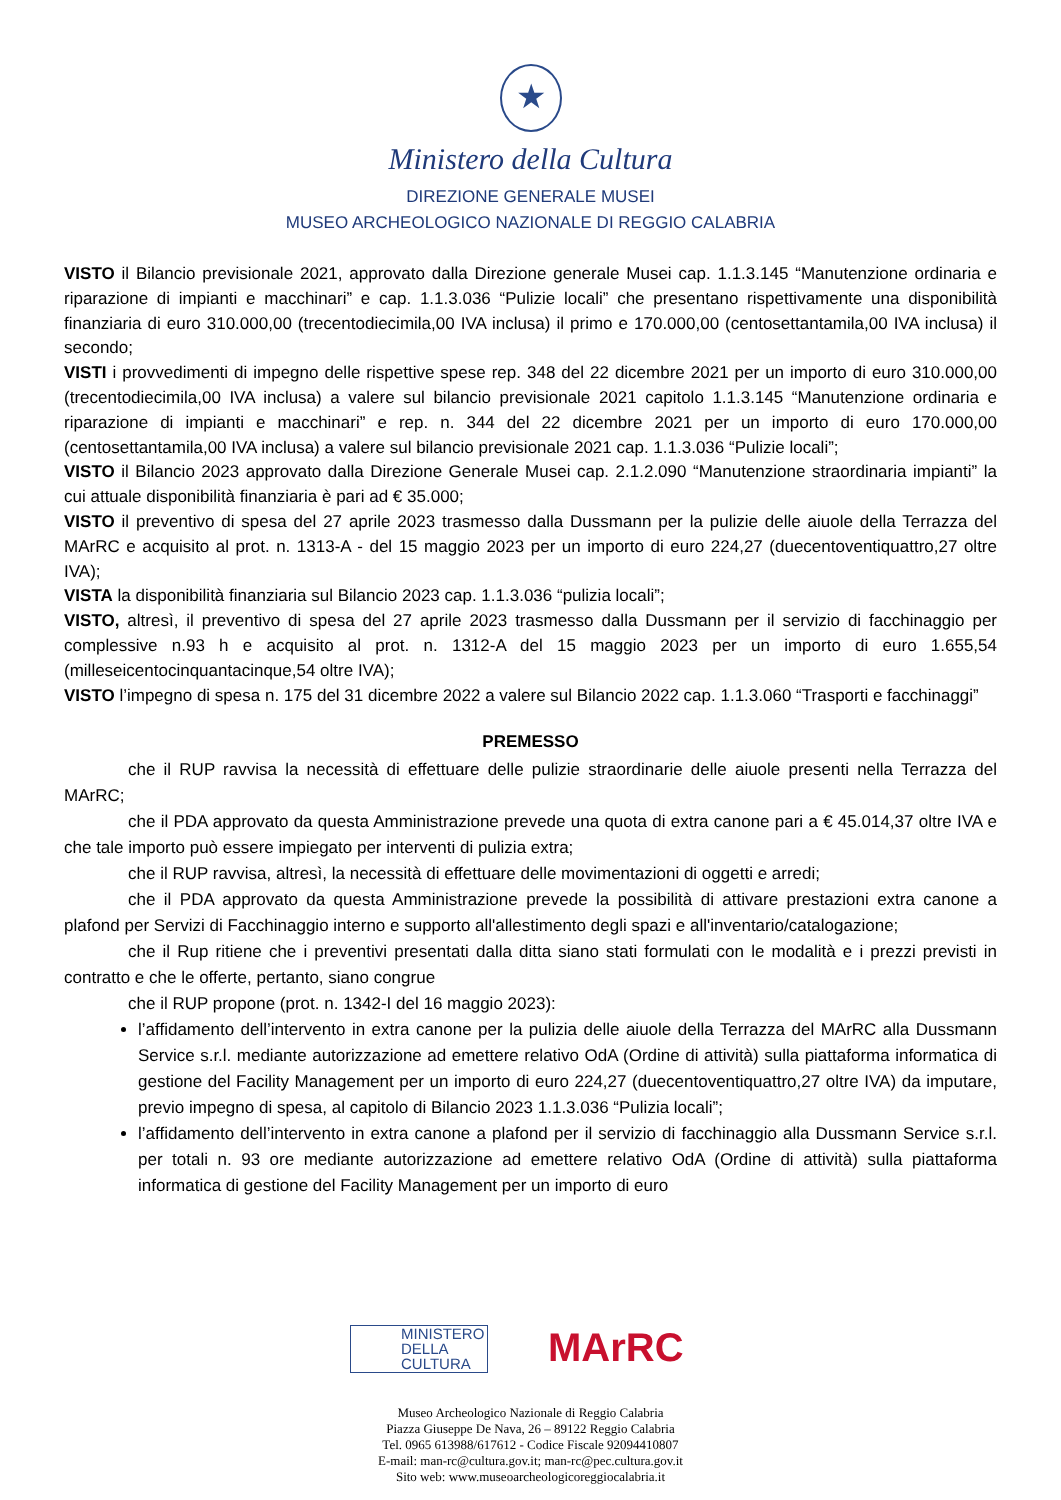★
Ministero della Cultura
DIREZIONE GENERALE MUSEI
MUSEO ARCHEOLOGICO NAZIONALE DI REGGIO CALABRIA
VISTO il Bilancio previsionale 2021, approvato dalla Direzione generale Musei cap. 1.1.3.145 “Manutenzione ordinaria e riparazione di impianti e macchinari” e cap. 1.1.3.036 “Pulizie locali” che presentano rispettivamente una disponibilità finanziaria di euro 310.000,00 (trecentodiecimila,00 IVA inclusa) il primo e 170.000,00 (centosettantamila,00 IVA inclusa) il secondo;
VISTI i provvedimenti di impegno delle rispettive spese rep. 348 del 22 dicembre 2021 per un importo di euro 310.000,00 (trecentodiecimila,00 IVA inclusa) a valere sul bilancio previsionale 2021 capitolo 1.1.3.145 “Manutenzione ordinaria e riparazione di impianti e macchinari” e rep. n. 344 del 22 dicembre 2021 per un importo di euro 170.000,00 (centosettantamila,00 IVA inclusa) a valere sul bilancio previsionale 2021 cap. 1.1.3.036 “Pulizie locali”;
VISTO il Bilancio 2023 approvato dalla Direzione Generale Musei cap. 2.1.2.090 “Manutenzione straordinaria impianti” la cui attuale disponibilità finanziaria è pari ad € 35.000;
VISTO il preventivo di spesa del 27 aprile 2023 trasmesso dalla Dussmann per la pulizie delle aiuole della Terrazza del MArRC e acquisito al prot. n. 1313-A - del 15 maggio 2023 per un importo di euro 224,27 (duecentoventiquattro,27 oltre IVA);
VISTA la disponibilità finanziaria sul Bilancio 2023 cap. 1.1.3.036 “pulizia locali”;
VISTO, altresì, il preventivo di spesa del 27 aprile 2023 trasmesso dalla Dussmann per il servizio di facchinaggio per complessive n.93 h e acquisito al prot. n. 1312-A del 15 maggio 2023 per un importo di euro 1.655,54 (milleseicentocinquantacinque,54 oltre IVA);
VISTO l’impegno di spesa n. 175 del 31 dicembre 2022 a valere sul Bilancio 2022 cap. 1.1.3.060 “Trasporti e facchinaggi”
PREMESSO
che il RUP ravvisa la necessità di effettuare delle pulizie straordinarie delle aiuole presenti nella Terrazza del MArRC;
che il PDA approvato da questa Amministrazione prevede una quota di extra canone pari a € 45.014,37 oltre IVA e che tale importo può essere impiegato per interventi di pulizia extra;
che il RUP ravvisa, altresì, la necessità di effettuare delle movimentazioni di oggetti e arredi;
che il PDA approvato da questa Amministrazione prevede la possibilità di attivare prestazioni extra canone a plafond per Servizi di Facchinaggio interno e supporto all'allestimento degli spazi e all'inventario/catalogazione;
che il Rup ritiene che i preventivi presentati dalla ditta siano stati formulati con le modalità e i prezzi previsti in contratto e che le offerte, pertanto, siano congrue
che il RUP propone (prot. n. 1342-I del 16 maggio 2023):
l’affidamento dell’intervento in extra canone per la pulizia delle aiuole della Terrazza del MArRC alla Dussmann Service s.r.l. mediante autorizzazione ad emettere relativo OdA (Ordine di attività) sulla piattaforma informatica di gestione del Facility Management per un importo di euro 224,27 (duecentoventiquattro,27 oltre IVA) da imputare, previo impegno di spesa, al capitolo di Bilancio 2023 1.1.3.036 “Pulizia locali”;
l’affidamento dell’intervento in extra canone a plafond per il servizio di facchinaggio alla Dussmann Service s.r.l. per totali n. 93 ore mediante autorizzazione ad emettere relativo OdA (Ordine di attività) sulla piattaforma informatica di gestione del Facility Management per un importo di euro
MINISTERO
DELLA
CULTURA
MArRC
Museo Archeologico Nazionale di Reggio Calabria
Piazza Giuseppe De Nava, 26 – 89122 Reggio Calabria
Tel. 0965 613988/617612 - Codice Fiscale 92094410807
E-mail: man-rc@cultura.gov.it; man-rc@pec.cultura.gov.it
Sito web: www.museoarcheologicoreggiocalabria.it